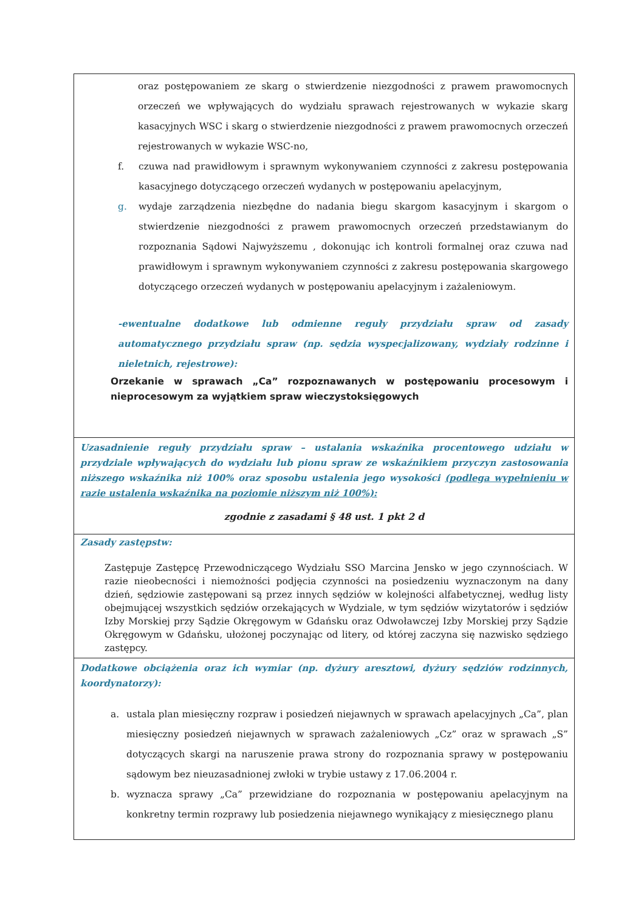| oraz postępowaniem ze skarg o stwierdzenie niezgodności z prawem prawomocnych orzeczeń we wpływających do wydziału sprawach rejestrowanych w wykazie skarg kasacyjnych WSC i skarg o stwierdzenie niezgodności z prawem prawomocnych orzeczeń rejestrowanych w wykazie WSC-no, f. czuwa nad prawidłowym i sprawnym wykonywaniem czynności z zakresu postępowania kasacyjnego dotyczącego orzeczeń wydanych w postępowaniu apelacyjnym, g. wydaje zarządzenia niezbędne do nadania biegu skargom kasacyjnym i skargom o stwierdzenie niezgodności z prawem prawomocnych orzeczeń przedstawianym do rozpoznania Sądowi Najwyższemu , dokonując ich kontroli formalnej oraz czuwa nad prawidłowym i sprawnym wykonywaniem czynności z zakresu postępowania skargowego dotyczącego orzeczeń wydanych w postępowaniu apelacyjnym i zażaleniowym. -ewentualne dodatkowe lub odmienne reguły przydziału spraw od zasady automatycznego przydziału spraw (np. sędzia wyspecjalizowany, wydziały rodzinne i nieletnich, rejestrowe): Orzekanie w sprawach „Ca” rozpoznawanych w postępowaniu procesowym i nieprocesowym za wyjątkiem spraw wieczystoksięgowych |
| Uzasadnienie reguły przydziału spraw – ustalania wskaźnika procentowego udziału w przydziale wpływających do wydziału lub pionu spraw ze wskaźnikiem przyczyn zastosowania niższego wskaźnika niż 100% oraz sposobu ustalenia jego wysokości (podlega wypełnieniu w razie ustalenia wskaźnika na poziomie niższym niż 100%): zgodnie z zasadami § 48 ust. 1 pkt 2 d |
| Zasady zastępstw: Zastępuje Zastępcę Przewodniczącego Wydziału SSO Marcina Jensko w jego czynnościach. W razie nieobecności i niemożności podjęcia czynności na posiedzeniu wyznaczonym na dany dzień, sędziowie zastępowani są przez innych sędziów w kolejności alfabetycznej, według listy obejmującej wszystkich sędziów orzekających w Wydziale, w tym sędziów wizytatorów i sędziów Izby Morskiej przy Sądzie Okręgowym w Gdańsku oraz Odwoławczej Izby Morskiej przy Sądzie Okręgowym w Gdańsku, ułożonej poczynając od litery, od której zaczyna się nazwisko sędziego zastępcy. |
| Dodatkowe obciążenia oraz ich wymiar (np. dyżury aresztowi, dyżury sędziów rodzinnych, koordynatorzy): a. ustala plan miesięczny rozpraw i posiedzeń niejawnych w sprawach apelacyjnych „Ca”, plan miesięczny posiedzeń niejawnych w sprawach zażaleniowych „Cz” oraz w sprawach „S” dotyczących skargi na naruszenie prawa strony do rozpoznania sprawy w postępowaniu sądowym bez nieuzasadnionej zwłoki w trybie ustawy z 17.06.2004 r. b. wyznacza sprawy „Ca” przewidziane do rozpoznania w postępowaniu apelacyjnym na konkretny termin rozprawy lub posiedzenia niejawnego wynikający z miesięcznego planu |